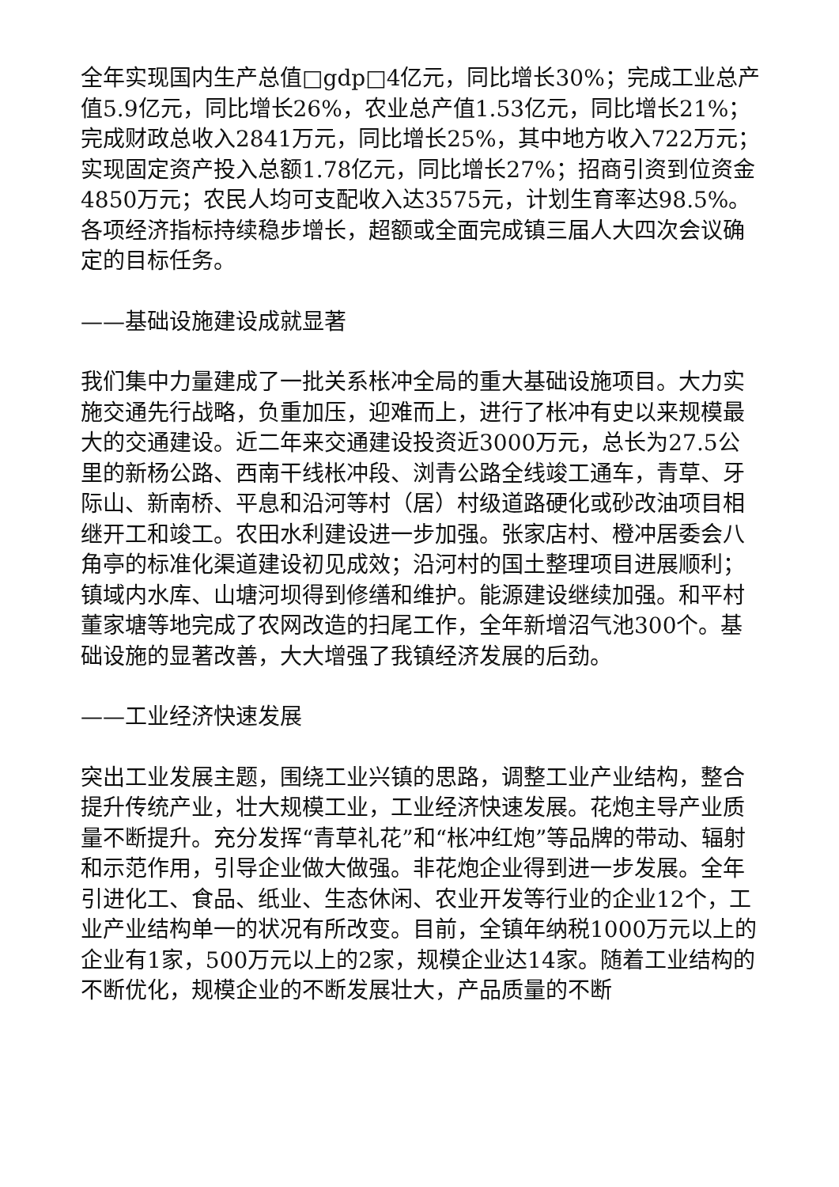全年实现国内生产总值□gdp□4亿元，同比增长30%；完成工业总产值5.9亿元，同比增长26%，农业总产值1.53亿元，同比增长21%；完成财政总收入2841万元，同比增长25%，其中地方收入722万元；实现固定资产投入总额1.78亿元，同比增长27%；招商引资到位资金4850万元；农民人均可支配收入达3575元，计划生育率达98.5%。各项经济指标持续稳步增长，超额或全面完成镇三届人大四次会议确定的目标任务。
——基础设施建设成就显著
我们集中力量建成了一批关系枨冲全局的重大基础设施项目。大力实施交通先行战略，负重加压，迎难而上，进行了枨冲有史以来规模最大的交通建设。近二年来交通建设投资近3000万元，总长为27.5公里的新杨公路、西南干线枨冲段、浏青公路全线竣工通车，青草、牙际山、新南桥、平息和沿河等村（居）村级道路硬化或砂改油项目相继开工和竣工。农田水利建设进一步加强。张家店村、橙冲居委会八角亭的标准化渠道建设初见成效；沿河村的国土整理项目进展顺利；镇域内水库、山塘河坝得到修缮和维护。能源建设继续加强。和平村董家塘等地完成了农网改造的扫尾工作，全年新增沼气池300个。基础设施的显著改善，大大增强了我镇经济发展的后劲。
——工业经济快速发展
突出工业发展主题，围绕工业兴镇的思路，调整工业产业结构，整合提升传统产业，壮大规模工业，工业经济快速发展。花炮主导产业质量不断提升。充分发挥“青草礼花”和“枨冲红炮”等品牌的带动、辐射和示范作用，引导企业做大做强。非花炮企业得到进一步发展。全年引进化工、食品、纸业、生态休闲、农业开发等行业的企业12个，工业产业结构单一的状况有所改变。目前，全镇年纳税1000万元以上的企业有1家，500万元以上的2家，规模企业达14家。随着工业结构的不断优化，规模企业的不断发展壮大，产品质量的不断